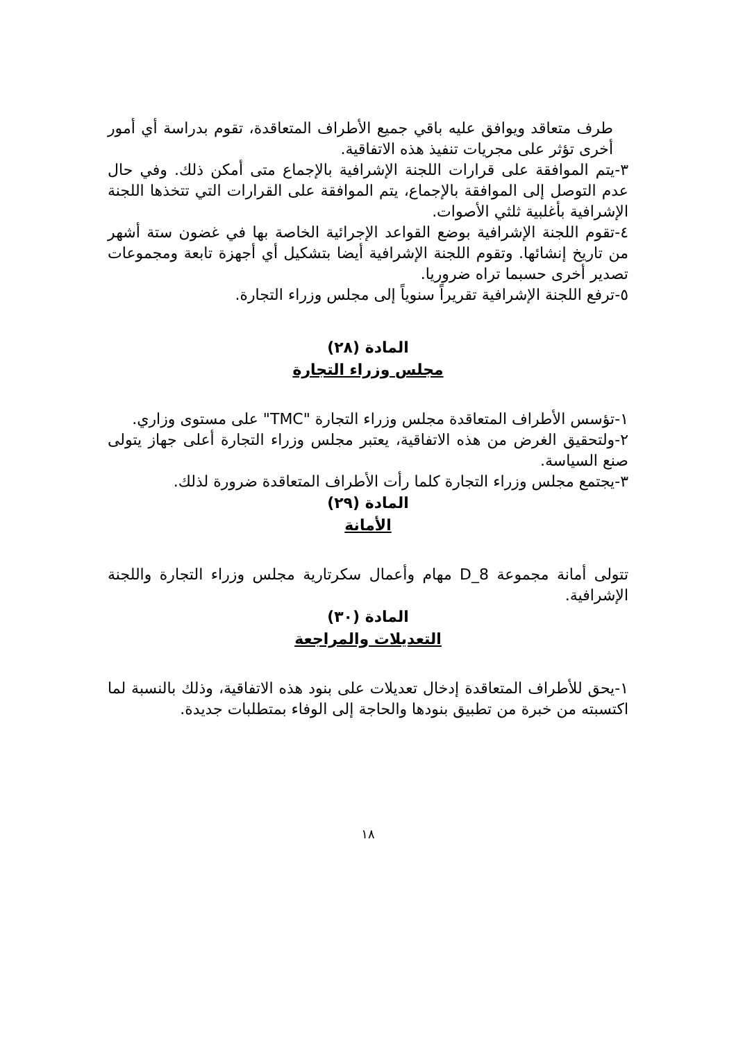طرف متعاقد ويوافق عليه باقي جميع الأطراف المتعاقدة، تقوم بدراسة أي أمور أخرى تؤثر على مجريات تنفيذ هذه الاتفاقية.
٣-يتم الموافقة على قرارات اللجنة الإشرافية بالإجماع متى أمكن ذلك. وفي حال عدم التوصل إلى الموافقة بالإجماع، يتم الموافقة على القرارات التي تتخذها اللجنة الإشرافية بأغلبية ثلثي الأصوات.
٤-تقوم اللجنة الإشرافية بوضع القواعد الإجرائية الخاصة بها في غضون ستة أشهر من تاريخ إنشائها. وتقوم اللجنة الإشرافية أيضا بتشكيل أي أجهزة تابعة ومجموعات تصدير أخرى حسبما تراه ضروريا.
٥-ترفع اللجنة الإشرافية تقريراً سنوياً إلى مجلس وزراء التجارة.
المادة (٢٨)
مجلس وزراء التجارة
١-تؤسس الأطراف المتعاقدة مجلس وزراء التجارة "TMC" على مستوى وزاري.
٢-ولتحقيق الغرض من هذه الاتفاقية، يعتبر مجلس وزراء التجارة أعلى جهاز يتولى صنع السياسة.
٣-يجتمع مجلس وزراء التجارة كلما رأت الأطراف المتعاقدة ضرورة لذلك.
المادة (٢٩)
الأمانة
تتولى أمانة مجموعة D_8 مهام وأعمال سكرتارية مجلس وزراء التجارة واللجنة الإشرافية.
المادة (٣٠)
التعديلات والمراجعة
١-يحق للأطراف المتعاقدة إدخال تعديلات على بنود هذه الاتفاقية، وذلك بالنسبة لما اكتسبته من خبرة من تطبيق بنودها والحاجة إلى الوفاء بمتطلبات جديدة.
١٨